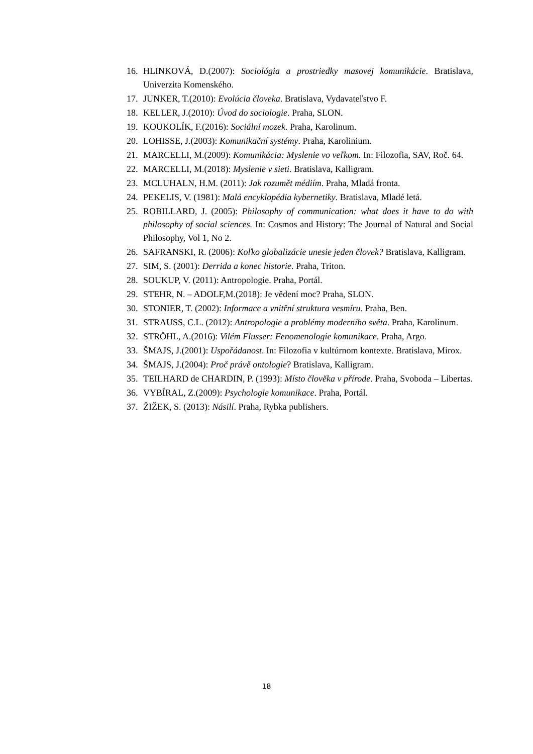16. HLINKOVÁ, D.(2007): Sociológia a prostriedky masovej komunikácie. Bratislava, Univerzita Komenského.
17. JUNKER, T.(2010): Evolúcia človeka. Bratislava, Vydavateľstvo F.
18. KELLER, J.(2010): Úvod do sociologie. Praha, SLON.
19. KOUKOLÍK, F.(2016): Sociální mozek. Praha, Karolinum.
20. LOHISSE, J.(2003): Komunikační systémy. Praha, Karolinium.
21. MARCELLI, M.(2009): Komunikácia: Myslenie vo veľkom. In: Filozofia, SAV, Roč. 64.
22. MARCELLI, M.(2018): Myslenie v sieti. Bratislava, Kalligram.
23. MCLUHALN, H.M. (2011): Jak rozumět médiím. Praha, Mladá fronta.
24. PEKELIS, V. (1981): Malá encyklopédia kybernetiky. Bratislava, Mladé letá.
25. ROBILLARD, J. (2005): Philosophy of communication: what does it have to do with philosophy of social sciences. In: Cosmos and History: The Journal of Natural and Social Philosophy, Vol 1, No 2.
26. SAFRANSKI, R. (2006): Koľko globalizácie unesie jeden človek? Bratislava, Kalligram.
27. SIM, S. (2001): Derrida a konec historie. Praha, Triton.
28. SOUKUP, V. (2011): Antropologie. Praha, Portál.
29. STEHR, N. – ADOLF,M.(2018): Je vědení moc? Praha, SLON.
30. STONIER, T. (2002): Informace a vnitřní struktura vesmíru. Praha, Ben.
31. STRAUSS, C.L. (2012): Antropologie a problémy moderního světa. Praha, Karolinum.
32. STRÖHL, A.(2016): Vilém Flusser: Fenomenologie komunikace. Praha, Argo.
33. ŠMAJS, J.(2001): Uspořádanost. In: Filozofia v kultúrnom kontexte. Bratislava, Mirox.
34. ŠMAJS, J.(2004): Proč právě ontologie? Bratislava, Kalligram.
35. TEILHARD de CHARDIN, P. (1993): Místo človĕka v přírode. Praha, Svoboda – Libertas.
36. VYBÍRAL, Z.(2009): Psychologie komunikace. Praha, Portál.
37. ŽIŽEK, S. (2013): Násilí. Praha, Rybka publishers.
18